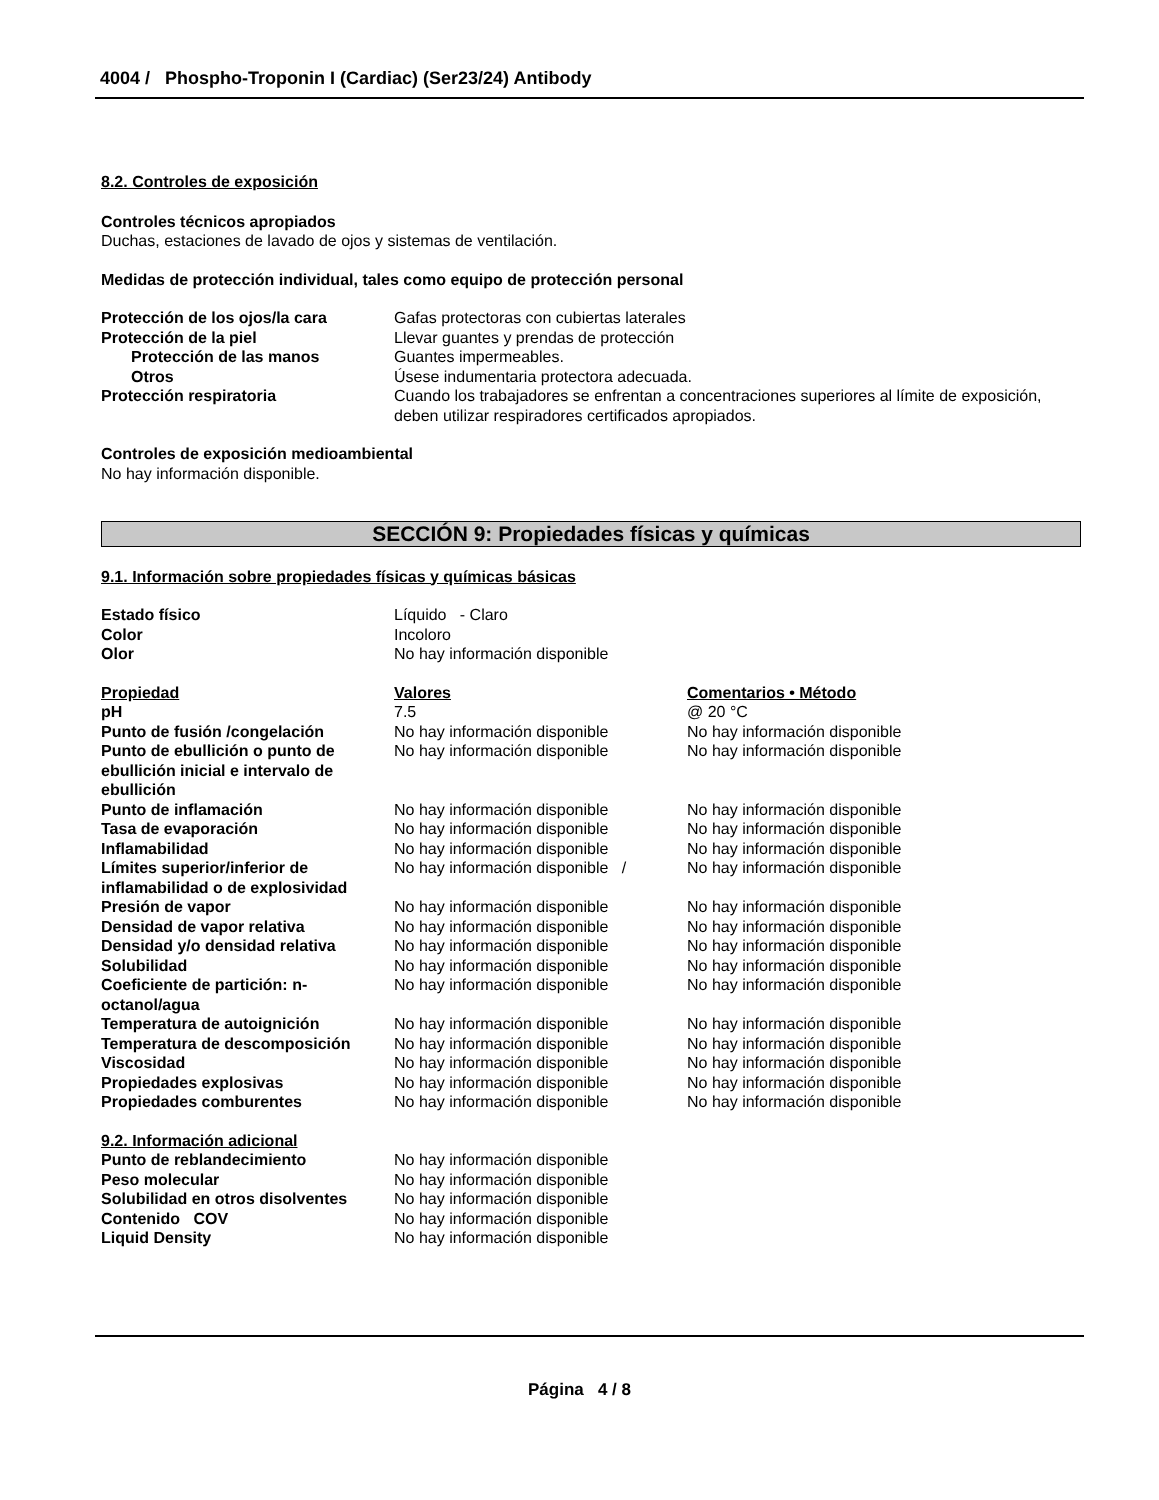4004 / Phospho-Troponin I (Cardiac) (Ser23/24) Antibody
8.2. Controles de exposición
Controles técnicos apropiados
Duchas, estaciones de lavado de ojos y sistemas de ventilación.
Medidas de protección individual, tales como equipo de protección personal
| Protección de los ojos/la cara | Gafas protectoras con cubiertas laterales |
| Protección de la piel | Llevar guantes y prendas de protección |
| Protección de las manos | Guantes impermeables. |
| Otros | Úsese indumentaria protectora adecuada. |
| Protección respiratoria | Cuando los trabajadores se enfrentan a concentraciones superiores al límite de exposición, deben utilizar respiradores certificados apropiados. |
Controles de exposición medioambiental
No hay información disponible.
SECCIÓN 9: Propiedades físicas y químicas
9.1. Información sobre propiedades físicas y químicas básicas
| Estado físico | Líquido - Claro |
| Color | Incoloro |
| Olor | No hay información disponible |
| Propiedad | Valores | Comentarios • Método |
| pH | 7.5 | @ 20 °C |
| Punto de fusión /congelación | No hay información disponible | No hay información disponible |
| Punto de ebullición o punto de ebullición inicial e intervalo de ebullición | No hay información disponible | No hay información disponible |
| Punto de inflamación | No hay información disponible | No hay información disponible |
| Tasa de evaporación | No hay información disponible | No hay información disponible |
| Inflamabilidad | No hay información disponible | No hay información disponible |
| Límites superior/inferior de inflamabilidad o de explosividad | No hay información disponible / | No hay información disponible |
| Presión de vapor | No hay información disponible | No hay información disponible |
| Densidad de vapor relativa | No hay información disponible | No hay información disponible |
| Densidad y/o densidad relativa | No hay información disponible | No hay información disponible |
| Solubilidad | No hay información disponible | No hay información disponible |
| Coeficiente de partición: n-octanol/agua | No hay información disponible | No hay información disponible |
| Temperatura de autoignición | No hay información disponible | No hay información disponible |
| Temperatura de descomposición | No hay información disponible | No hay información disponible |
| Viscosidad | No hay información disponible | No hay información disponible |
| Propiedades explosivas | No hay información disponible | No hay información disponible |
| Propiedades comburentes | No hay información disponible | No hay información disponible |
9.2. Información adicional
| Punto de reblandecimiento | No hay información disponible |
| Peso molecular | No hay información disponible |
| Solubilidad en otros disolventes | No hay información disponible |
| Contenido COV | No hay información disponible |
| Liquid Density | No hay información disponible |
Página 4 / 8